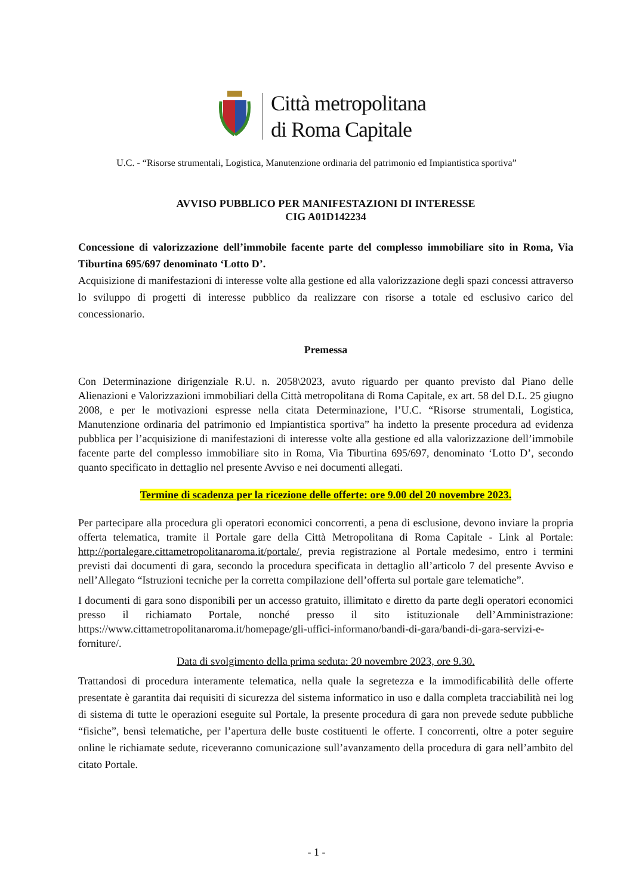Città metropolitana
di Roma Capitale
U.C. - “Risorse strumentali, Logistica, Manutenzione ordinaria del patrimonio ed Impiantistica sportiva”
AVVISO PUBBLICO PER MANIFESTAZIONI DI INTERESSE
CIG A01D142234
Concessione di valorizzazione dell’immobile facente parte del complesso immobiliare sito in Roma, Via Tiburtina 695/697 denominato ‘Lotto D’.
Acquisizione di manifestazioni di interesse volte alla gestione ed alla valorizzazione degli spazi concessi attraverso lo sviluppo di progetti di interesse pubblico da realizzare con risorse a totale ed esclusivo carico del concessionario.
Premessa
Con Determinazione dirigenziale R.U. n. 2058\2023, avuto riguardo per quanto previsto dal Piano delle Alienazioni e Valorizzazioni immobiliari della Città metropolitana di Roma Capitale, ex art. 58 del D.L. 25 giugno 2008, e per le motivazioni espresse nella citata Determinazione, l’U.C. “Risorse strumentali, Logistica, Manutenzione ordinaria del patrimonio ed Impiantistica sportiva” ha indetto la presente procedura ad evidenza pubblica per l’acquisizione di manifestazioni di interesse volte alla gestione ed alla valorizzazione dell’immobile facente parte del complesso immobiliare sito in Roma, Via Tiburtina 695/697, denominato ‘Lotto D’, secondo quanto specificato in dettaglio nel presente Avviso e nei documenti allegati.
Termine di scadenza per la ricezione delle offerte: ore 9.00 del 20 novembre 2023.
Per partecipare alla procedura gli operatori economici concorrenti, a pena di esclusione, devono inviare la propria offerta telematica, tramite il Portale gare della Città Metropolitana di Roma Capitale - Link al Portale: http://portalegare.cittametropolitanaroma.it/portale/, previa registrazione al Portale medesimo, entro i termini previsti dai documenti di gara, secondo la procedura specificata in dettaglio all’articolo 7 del presente Avviso e nell’Allegato “Istruzioni tecniche per la corretta compilazione dell’offerta sul portale gare telematiche”.
I documenti di gara sono disponibili per un accesso gratuito, illimitato e diretto da parte degli operatori economici presso il richiamato Portale, nonché presso il sito istituzionale dell’Amministrazione: https://www.cittametropolitanaroma.it/homepage/gli-uffici-informano/bandi-di-gara/bandi-di-gara-servizi-e-forniture/.
Data di svolgimento della prima seduta: 20 novembre 2023, ore 9.30.
Trattandosi di procedura interamente telematica, nella quale la segretezza e la immodificabilità delle offerte presentate è garantita dai requisiti di sicurezza del sistema informatico in uso e dalla completa tracciabilità nei log di sistema di tutte le operazioni eseguite sul Portale, la presente procedura di gara non prevede sedute pubbliche “fisiche”, bensì telematiche, per l’apertura delle buste costituenti le offerte. I concorrenti, oltre a poter seguire online le richiamate sedute, riceveranno comunicazione sull’avanzamento della procedura di gara nell’ambito del citato Portale.
- 1 -